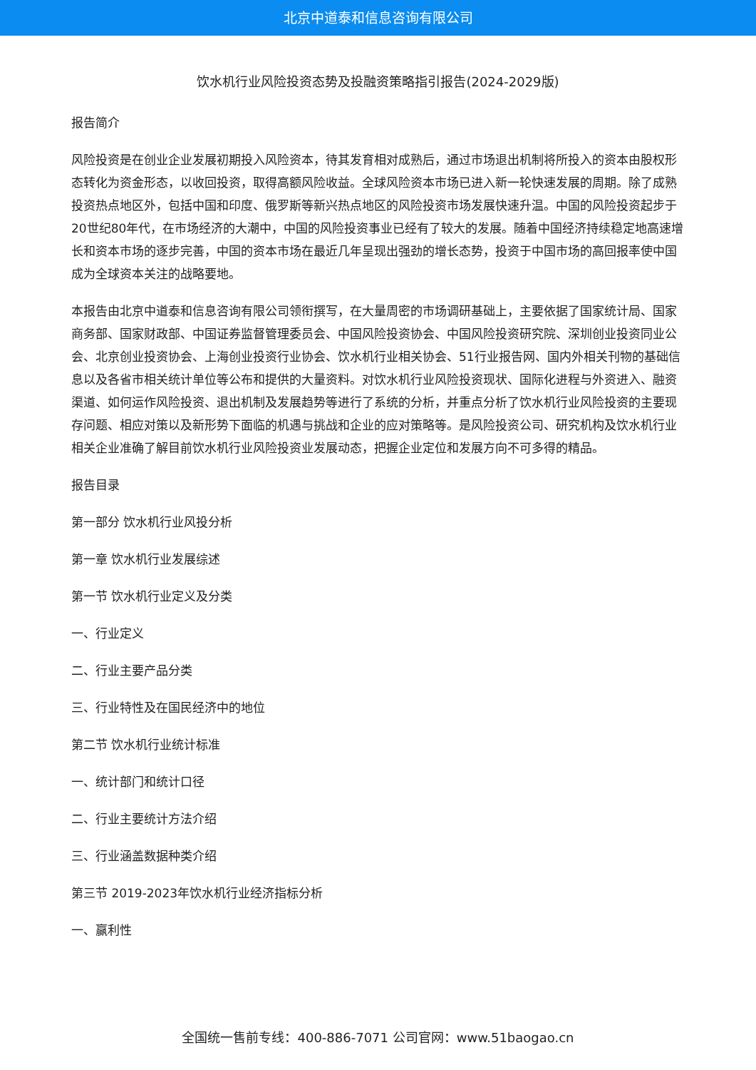北京中道泰和信息咨询有限公司
饮水机行业风险投资态势及投融资策略指引报告(2024-2029版)
报告简介
风险投资是在创业企业发展初期投入风险资本，待其发育相对成熟后，通过市场退出机制将所投入的资本由股权形态转化为资金形态，以收回投资，取得高额风险收益。全球风险资本市场已进入新一轮快速发展的周期。除了成熟投资热点地区外，包括中国和印度、俄罗斯等新兴热点地区的风险投资市场发展快速升温。中国的风险投资起步于20世纪80年代，在市场经济的大潮中，中国的风险投资事业已经有了较大的发展。随着中国经济持续稳定地高速增长和资本市场的逐步完善，中国的资本市场在最近几年呈现出强劲的增长态势，投资于中国市场的高回报率使中国成为全球资本关注的战略要地。
本报告由北京中道泰和信息咨询有限公司领衔撰写，在大量周密的市场调研基础上，主要依据了国家统计局、国家商务部、国家财政部、中国证券监督管理委员会、中国风险投资协会、中国风险投资研究院、深圳创业投资同业公会、北京创业投资协会、上海创业投资行业协会、饮水机行业相关协会、51行业报告网、国内外相关刊物的基础信息以及各省市相关统计单位等公布和提供的大量资料。对饮水机行业风险投资现状、国际化进程与外资进入、融资渠道、如何运作风险投资、退出机制及发展趋势等进行了系统的分析，并重点分析了饮水机行业风险投资的主要现存问题、相应对策以及新形势下面临的机遇与挑战和企业的应对策略等。是风险投资公司、研究机构及饮水机行业相关企业准确了解目前饮水机行业风险投资业发展动态，把握企业定位和发展方向不可多得的精品。
报告目录
第一部分 饮水机行业风投分析
第一章 饮水机行业发展综述
第一节 饮水机行业定义及分类
一、行业定义
二、行业主要产品分类
三、行业特性及在国民经济中的地位
第二节 饮水机行业统计标准
一、统计部门和统计口径
二、行业主要统计方法介绍
三、行业涵盖数据种类介绍
第三节 2019-2023年饮水机行业经济指标分析
一、赢利性
全国统一售前专线：400-886-7071 公司官网：www.51baogao.cn